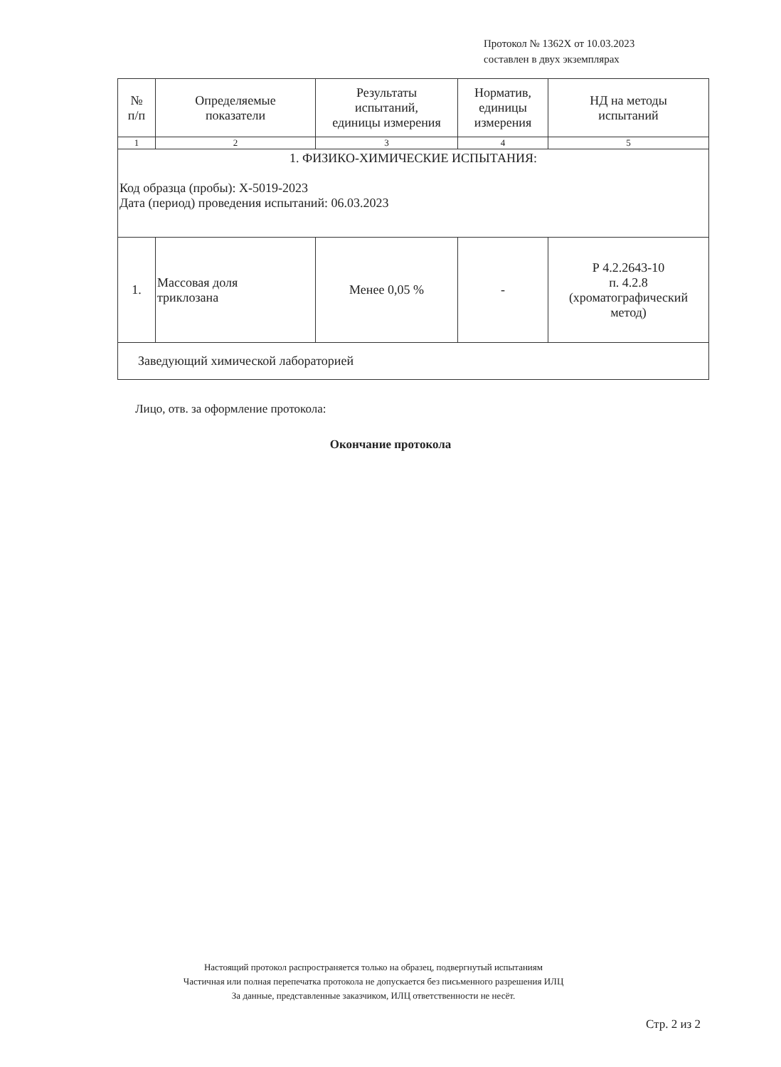Протокол № 1362Х от 10.03.2023
составлен в двух экземплярах
| № п/п | Определяемые показатели | Результаты испытаний, единицы измерения | Норматив, единицы измерения | НД на методы испытаний |
| --- | --- | --- | --- | --- |
| 1 | 2 | 3 | 4 | 5 |
| 1. ФИЗИКО-ХИМИЧЕСКИЕ ИСПЫТАНИЯ: Код образца (пробы): Х-5019-2023 Дата (период) проведения испытаний: 06.03.2023 | | | | |
| 1. | Массовая доля триклозана | Менее 0,05 % | - | Р 4.2.2643-10 п. 4.2.8 (хроматографический метод) |
| Заведующий химической лабораторией | | | | |
Лицо, отв. за оформление протокола:
Окончание протокола
Настоящий протокол распространяется только на образец, подвергнутый испытаниям
Частичная или полная перепечатка протокола не допускается без письменного разрешения ИЛЦ
За данные, представленные заказчиком, ИЛЦ ответственности не несёт.
Стр. 2 из 2